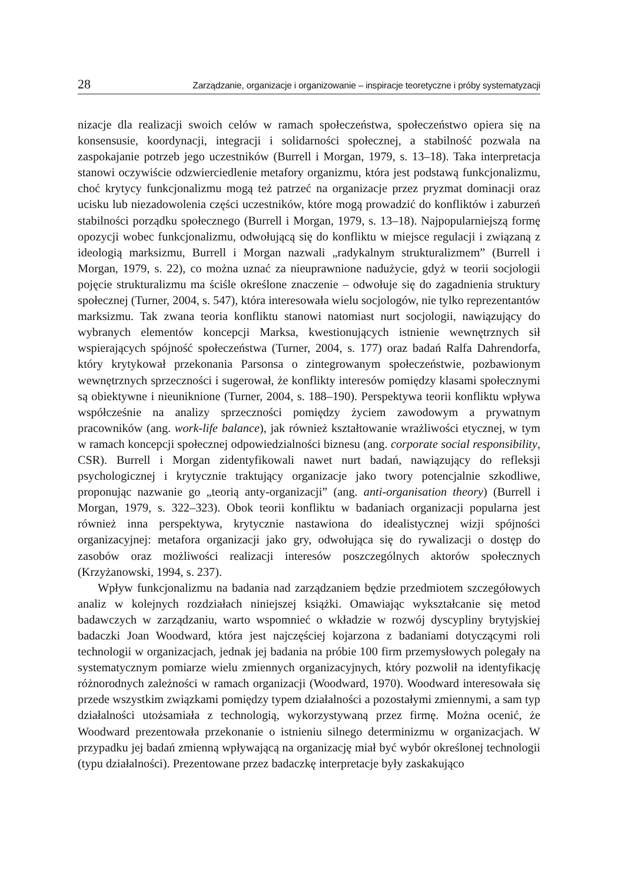28 Zarządzanie, organizacje i organizowanie – inspiracje teoretyczne i próby systematyzacji
nizacje dla realizacji swoich celów w ramach społeczeństwa, społeczeństwo opiera się na konsensusie, koordynacji, integracji i solidarności społecznej, a stabilność pozwala na zaspokajanie potrzeb jego uczestników (Burrell i Morgan, 1979, s. 13–18). Taka interpretacja stanowi oczywiście odzwierciedlenie metafory organizmu, która jest podstawą funkcjonalizmu, choć krytycy funkcjonalizmu mogą też patrzeć na organizacje przez pryzmat dominacji oraz ucisku lub niezadowolenia części uczestników, które mogą prowadzić do konfliktów i zaburzeń stabilności porządku społecznego (Burrell i Morgan, 1979, s. 13–18). Najpopularniejszą formę opozycji wobec funkcjonalizmu, odwołującą się do konfliktu w miejsce regulacji i związaną z ideologią marksizmu, Burrell i Morgan nazwali „radykalnym strukturalizmem” (Burrell i Morgan, 1979, s. 22), co można uznać za nieuprawnione nadużycie, gdyż w teorii socjologii pojęcie strukturalizmu ma ściśle określone znaczenie – odwołuje się do zagadnienia struktury społecznej (Turner, 2004, s. 547), która interesowała wielu socjologów, nie tylko reprezentantów marksizmu. Tak zwana teoria konfliktu stanowi natomiast nurt socjologii, nawiązujący do wybranych elementów koncepcji Marksa, kwestionujących istnienie wewnętrznych sił wspierających spójność społeczeństwa (Turner, 2004, s. 177) oraz badań Ralfa Dahrendorfa, który krytykował przekonania Parsonsa o zintegrowanym społeczeństwie, pozbawionym wewnętrznych sprzeczności i sugerował, że konflikty interesów pomiędzy klasami społecznymi są obiektywne i nieuniknione (Turner, 2004, s. 188–190). Perspektywa teorii konfliktu wpływa współcześnie na analizy sprzeczności pomiędzy życiem zawodowym a prywatnym pracowników (ang. work-life balance), jak również kształtowanie wrażliwości etycznej, w tym w ramach koncepcji społecznej odpowiedzialności biznesu (ang. corporate social responsibility, CSR). Burrell i Morgan zidentyfikowali nawet nurt badań, nawiązujący do refleksji psychologicznej i krytycznie traktujący organizacje jako twory potencjalnie szkodliwe, proponując nazwanie go „teorią anty-organizacji” (ang. anti-organisation theory) (Burrell i Morgan, 1979, s. 322–323). Obok teorii konfliktu w badaniach organizacji popularna jest również inna perspektywa, krytycznie nastawiona do idealistycznej wizji spójności organizacyjnej: metafora organizacji jako gry, odwołująca się do rywalizacji o dostęp do zasobów oraz możliwości realizacji interesów poszczególnych aktorów społecznych (Krzyżanowski, 1994, s. 237).
Wpływ funkcjonalizmu na badania nad zarządzaniem będzie przedmiotem szczegółowych analiz w kolejnych rozdziałach niniejszej książki. Omawiając wykształcanie się metod badawczych w zarządzaniu, warto wspomnieć o wkładzie w rozwój dyscypliny brytyjskiej badaczki Joan Woodward, która jest najczęściej kojarzona z badaniami dotyczącymi roli technologii w organizacjach, jednak jej badania na próbie 100 firm przemysłowych polegały na systematycznym pomiarze wielu zmiennych organizacyjnych, który pozwolił na identyfikację różnorodnych zależności w ramach organizacji (Woodward, 1970). Woodward interesowała się przede wszystkim związkami pomiędzy typem działalności a pozostałymi zmiennymi, a sam typ działalności utożsamiała z technologią, wykorzystywaną przez firmę. Można ocenić, że Woodward prezentowała przekonanie o istnieniu silnego determinizmu w organizacjach. W przypadku jej badań zmienną wpływającą na organizację miał być wybór określonej technologii (typu działalności). Prezentowane przez badaczkę interpretacje były zaskakująco